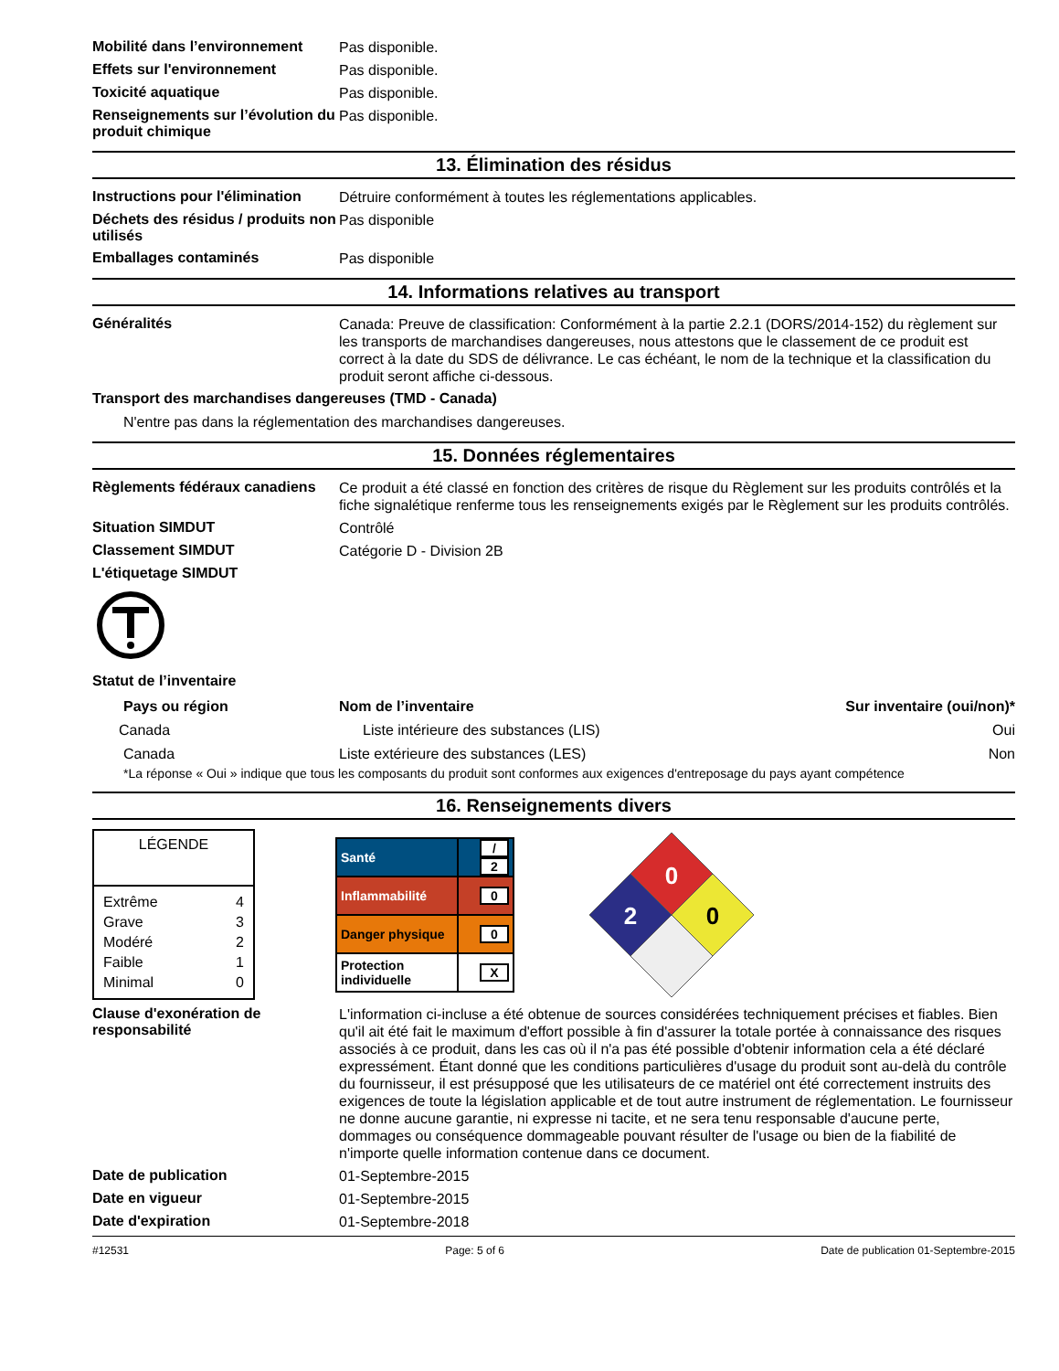Mobilité dans l’environnement
Pas disponible.
Effets sur l'environnement
Pas disponible.
Toxicité aquatique
Pas disponible.
Renseignements sur l’évolution du produit chimique
Pas disponible.
13. Élimination des résidus
Instructions pour l'élimination
Détruire conformément à toutes les réglementations applicables.
Déchets des résidus / produits non utilisés
Pas disponible
Emballages contaminés
Pas disponible
14. Informations relatives au transport
Généralités
Canada: Preuve de classification: Conformément à la partie 2.2.1 (DORS/2014-152) du règlement sur les transports de marchandises dangereuses, nous attestons que le classement de ce produit est correct à la date du SDS de délivrance. Le cas échéant, le nom de la technique et la classification du produit seront affiche ci-dessous.
Transport des marchandises dangereuses (TMD - Canada)
N'entre pas dans la réglementation des marchandises dangereuses.
15. Données réglementaires
Règlements fédéraux canadiens
Ce produit a été classé en fonction des critères de risque du Règlement sur les produits contrôlés et la fiche signalétique renferme tous les renseignements exigés par le Règlement sur les produits contrôlés.
Situation SIMDUT
Contrôlé
Classement SIMDUT
Catégorie D - Division 2B
L'étiquetage SIMDUT
Statut de l’inventaire
| Pays ou région | Nom de l’inventaire | Sur inventaire (oui/non)* |
| --- | --- | --- |
| Canada | Liste intérieure des substances (LIS) | Oui |
| Canada | Liste extérieure des substances (LES) | Non |
*La réponse « Oui » indique que tous les composants du produit sont conformes aux exigences d'entreposage du pays ayant compétence
16. Renseignements divers
| LÉGENDE |
| Extrême 4 Grave 3 Modéré 2 Faible 1 Minimal 0 |
| Santé | / 2 |
| Inflammabilité | 0 |
| Danger physique | 0 |
| Protection individuelle | X |
0
2
0
Clause d'exonération de responsabilité
L'information ci-incluse a été obtenue de sources considérées techniquement précises et fiables. Bien qu'il ait été fait le maximum d'effort possible à fin d'assurer la totale portée à connaissance des risques associés à ce produit, dans les cas où il n'a pas été possible d'obtenir information cela a été déclaré expressément. Étant donné que les conditions particulières d'usage du produit sont au-delà du contrôle du fournisseur, il est présupposé que les utilisateurs de ce matériel ont été correctement instruits des exigences de toute la législation applicable et de tout autre instrument de réglementation. Le fournisseur ne donne aucune garantie, ni expresse ni tacite, et ne sera tenu responsable d'aucune perte, dommages ou conséquence dommageable pouvant résulter de l'usage ou bien de la fiabilité de n'importe quelle information contenue dans ce document.
Date de publication
01-Septembre-2015
Date en vigueur
01-Septembre-2015
Date d'expiration
01-Septembre-2018
#12531 Page: 5 of 6 Date de publication 01-Septembre-2015